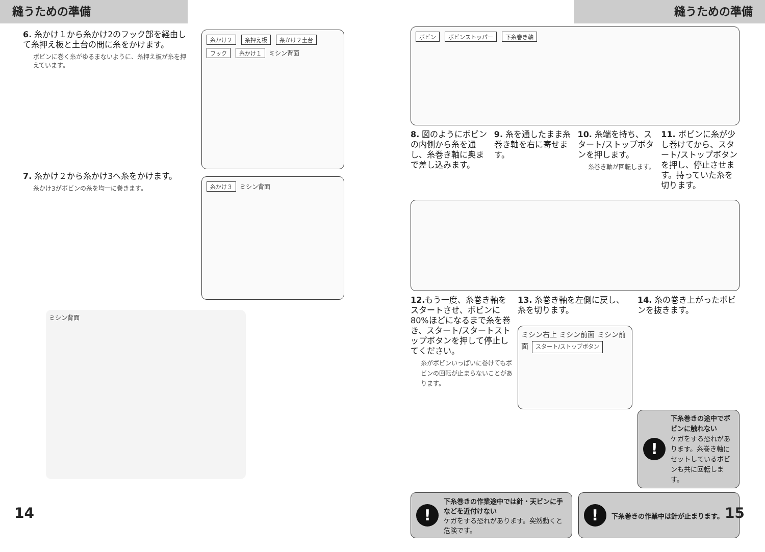縫うための準備
6. 糸かけ１から糸かけ2のフック部を経由して糸押え板と土台の間に糸をかけます。
ボビンに巻く糸がゆるまないように、糸押え板が糸を押えています。
7. 糸かけ２から糸かけ3へ糸をかけます。
糸かけ3がボビンの糸を均一に巻きます。
糸かけ２ 糸押え板 糸かけ２土台 フック 糸かけ１ ミシン背面
糸かけ３ ミシン背面
ミシン背面
14
縫うための準備
ボビン ボビンストッパー 下糸巻き軸
8. 図のようにボビンの内側から糸を通し、糸巻き軸に奥まで差し込みます。
9. 糸を通したまま糸巻き軸を右に寄せます。
10. 糸端を持ち、スタート/ストップボタンを押します。
糸巻き軸が回転します。
11. ボビンに糸が少し巻けてから、スタート/ストップボタンを押し、停止させます。持っていた糸を切ります。
12. もう一度、糸巻き軸をスタートさせ、ボビンに80%ほどになるまで糸を巻き、スタート/スタートストップボタンを押して停止してください。
糸がボビンいっぱいに巻けてもボビンの回転が止まらないことがあります。
13. 糸巻き軸を左側に戻し、糸を切ります。
ミシン右上 ミシン前面 ミシン前面 スタート/ストップボタン
14. 糸の巻き上がったボビンを抜きます。
!
下糸巻きの途中でボビンに触れない
ケガをする恐れがあります。糸巻き軸にセットしているボビンも共に回転します。
!
下糸巻きの作業途中では針・天ビンに手などを近付けない
ケガをする恐れがあります。突然動くと危険です。
!
下糸巻きの作業中は針が止まります。
15